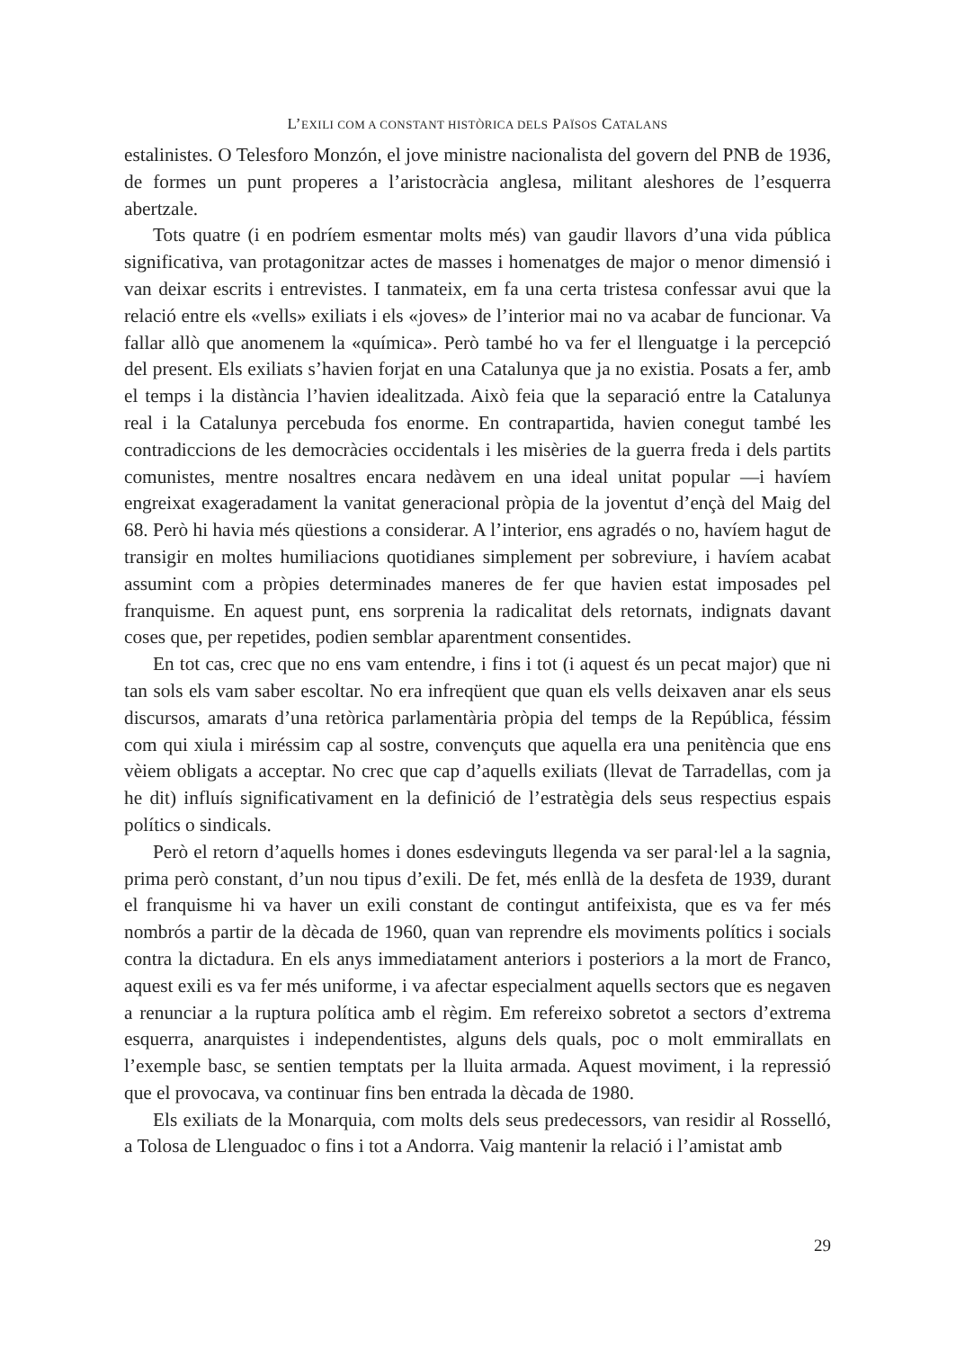L’EXILI COM A CONSTANT HISTÒRICA DELS PAÏSOS CATALANS
estalinistes. O Telesforo Monzón, el jove ministre nacionalista del govern del PNB de 1936, de formes un punt properes a l’aristocràcia anglesa, militant aleshores de l’esquerra abertzale.
Tots quatre (i en podríem esmentar molts més) van gaudir llavors d’una vida pública significativa, van protagonitzar actes de masses i homenatges de major o menor dimensió i van deixar escrits i entrevistes. I tanmateix, em fa una certa tristesa confessar avui que la relació entre els «vells» exiliats i els «joves» de l’interior mai no va acabar de funcionar. Va fallar allò que anomenem la «química». Però també ho va fer el llenguatge i la percepció del present. Els exiliats s’havien forjat en una Catalunya que ja no existia. Posats a fer, amb el temps i la distància l’havien idealitzada. Això feia que la separació entre la Catalunya real i la Catalunya percebuda fos enorme. En contrapartida, havien conegut també les contradiccions de les democràcies occidentals i les misèries de la guerra freda i dels partits comunistes, mentre nosaltres encara nedàvem en una ideal unitat popular —i havíem engreixat exageradament la vanitat generacional pròpia de la joventut d’ençà del Maig del 68. Però hi havia més qüestions a considerar. A l’interior, ens agradés o no, havíem hagut de transigir en moltes humiliacions quotidianes simplement per sobreviure, i havíem acabat assumint com a pròpies determinades maneres de fer que havien estat imposades pel franquisme. En aquest punt, ens sorprenia la radicalitat dels retornats, indignats davant coses que, per repetides, podien semblar aparentment consentides.
En tot cas, crec que no ens vam entendre, i fins i tot (i aquest és un pecat major) que ni tan sols els vam saber escoltar. No era infreqüent que quan els vells deixaven anar els seus discursos, amarats d’una retòrica parlamentària pròpia del temps de la República, féssim com qui xiula i miréssim cap al sostre, convençuts que aquella era una penitència que ens vèiem obligats a acceptar. No crec que cap d’aquells exiliats (llevat de Tarradellas, com ja he dit) influís significativament en la definició de l’estratègia dels seus respectius espais polítics o sindicals.
Però el retorn d’aquells homes i dones esdevinguts llegenda va ser paral·lel a la sagnia, prima però constant, d’un nou tipus d’exili. De fet, més enllà de la desfeta de 1939, durant el franquisme hi va haver un exili constant de contingut antifeixista, que es va fer més nombrós a partir de la dècada de 1960, quan van reprendre els moviments polítics i socials contra la dictadura. En els anys immediatament anteriors i posteriors a la mort de Franco, aquest exili es va fer més uniforme, i va afectar especialment aquells sectors que es negaven a renunciar a la ruptura política amb el règim. Em refereixo sobretot a sectors d’extrema esquerra, anarquistes i independentistes, alguns dels quals, poc o molt emmirallats en l’exemple basc, se sentien temptats per la lluita armada. Aquest moviment, i la repressió que el provocava, va continuar fins ben entrada la dècada de 1980.
Els exiliats de la Monarquia, com molts dels seus predecessors, van residir al Rosselló, a Tolosa de Llenguadoc o fins i tot a Andorra. Vaig mantenir la relació i l’amistat amb
29